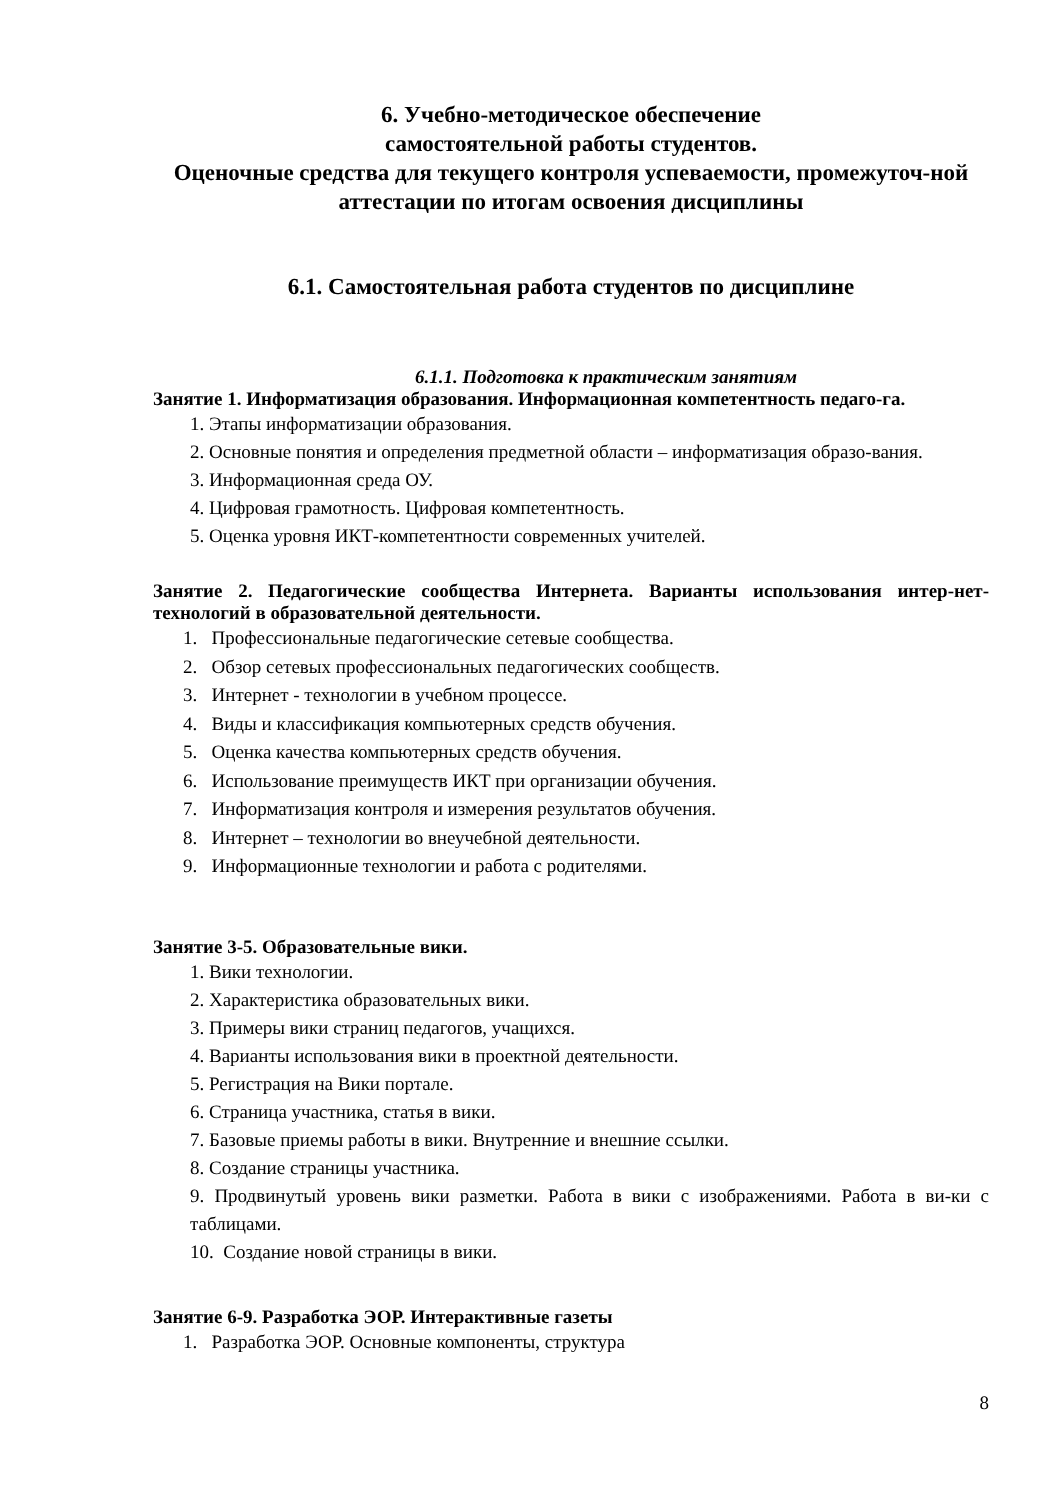6. Учебно-методическое обеспечение
самостоятельной работы студентов.
Оценочные средства для текущего контроля успеваемости, промежуточ-ной аттестации по итогам освоения дисциплины
6.1. Самостоятельная работа студентов по дисциплине
6.1.1. Подготовка к практическим занятиям
Занятие 1. Информатизация образования. Информационная компетентность педаго-га.
1. Этапы информатизации образования.
2. Основные понятия и определения предметной области – информатизация образо-вания.
3. Информационная среда ОУ.
4. Цифровая грамотность. Цифровая компетентность.
5. Оценка уровня ИКТ-компетентности современных учителей.
Занятие 2. Педагогические сообщества Интернета. Варианты использования интер-нет-технологий в образовательной деятельности.
1. Профессиональные педагогические сетевые сообщества.
2. Обзор сетевых профессиональных педагогических сообществ.
3. Интернет - технологии в учебном процессе.
4. Виды и классификация компьютерных средств обучения.
5. Оценка качества компьютерных средств обучения.
6. Использование преимуществ ИКТ при организации обучения.
7. Информатизация контроля и измерения результатов обучения.
8. Интернет – технологии во внеучебной деятельности.
9. Информационные технологии и работа с родителями.
Занятие 3-5. Образовательные вики.
1. Вики технологии.
2. Характеристика образовательных вики.
3. Примеры вики страниц педагогов, учащихся.
4. Варианты использования вики в проектной деятельности.
5. Регистрация на Вики портале.
6. Страница участника, статья в вики.
7. Базовые приемы работы в вики. Внутренние и внешние ссылки.
8. Создание страницы участника.
9. Продвинутый уровень вики разметки. Работа в вики с изображениями. Работа в ви-ки с таблицами.
10. Создание новой страницы в вики.
Занятие 6-9. Разработка ЭОР. Интерактивные газеты
1. Разработка ЭОР. Основные компоненты, структура
8